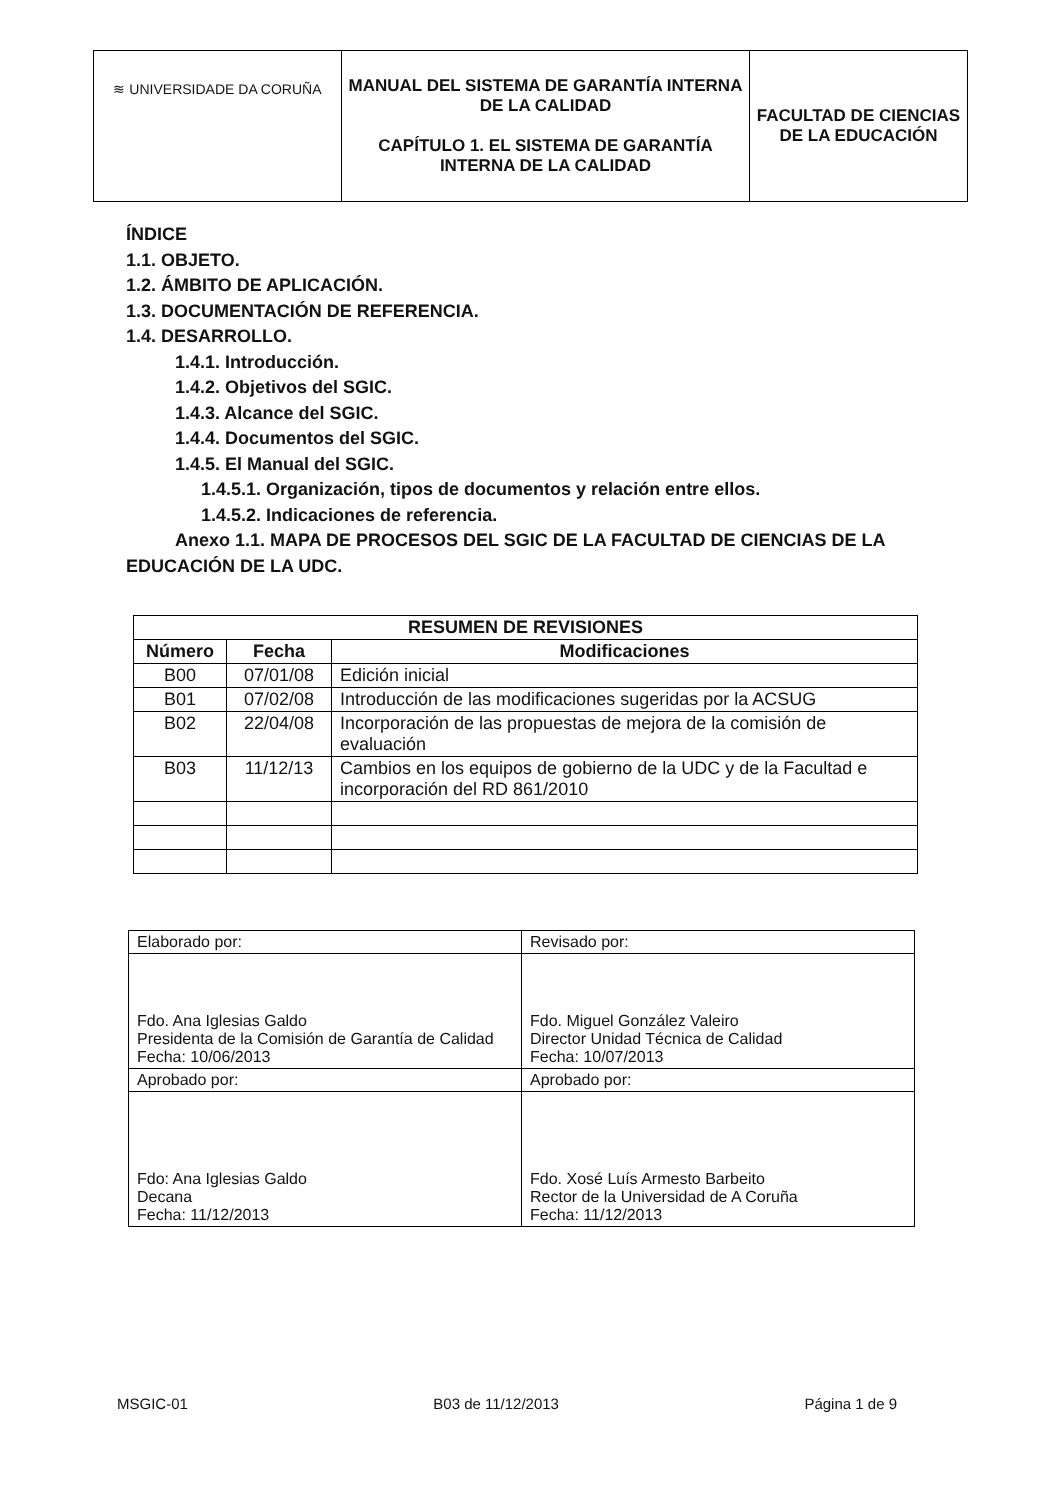| ≋ UNIVERSIDADE DA CORUÑA | MANUAL DEL SISTEMA DE GARANTÍA INTERNA DE LA CALIDAD CAPÍTULO 1. EL SISTEMA DE GARANTÍA INTERNA DE LA CALIDAD | FACULTAD DE CIENCIAS DE LA EDUCACIÓN |
ÍNDICE
1.1. OBJETO.
1.2. ÁMBITO DE APLICACIÓN.
1.3. DOCUMENTACIÓN DE REFERENCIA.
1.4. DESARROLLO.
1.4.1. Introducción.
1.4.2. Objetivos del SGIC.
1.4.3. Alcance del SGIC.
1.4.4. Documentos del SGIC.
1.4.5. El Manual del SGIC.
1.4.5.1. Organización, tipos de documentos y relación entre ellos.
1.4.5.2. Indicaciones de referencia.
Anexo 1.1. MAPA DE PROCESOS DEL SGIC DE LA FACULTAD DE CIENCIAS DE LA EDUCACIÓN DE LA UDC.
| RESUMEN DE REVISIONES | | |
| --- | --- | --- |
| Número | Fecha | Modificaciones |
| B00 | 07/01/08 | Edición inicial |
| B01 | 07/02/08 | Introducción de las modificaciones sugeridas por la ACSUG |
| B02 | 22/04/08 | Incorporación de las propuestas de mejora de la comisión de evaluación |
| B03 | 11/12/13 | Cambios en los equipos de gobierno de la UDC y de la Facultad e incorporación del RD 861/2010 |
| Elaborado por: | Revisado por: |
| Fdo. Ana Iglesias Galdo Presidenta de la Comisión de Garantía de Calidad Fecha: 10/06/2013 | Fdo. Miguel González Valeiro Director Unidad Técnica de Calidad Fecha: 10/07/2013 |
| Aprobado por: | Aprobado por: |
| Fdo: Ana Iglesias Galdo Decana Fecha: 11/12/2013 | Fdo. Xosé Luís Armesto Barbeito Rector de la Universidad de A Coruña Fecha: 11/12/2013 |
MSGIC-01 B03 de 11/12/2013 Página 1 de 9